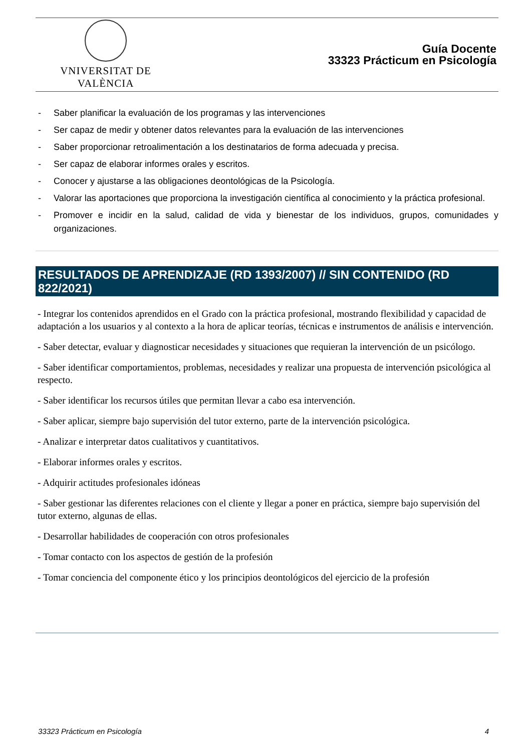VNIVERSITAT DE VALÈNCIA
Guía Docente
33323 Prácticum en Psicología
- Saber planificar la evaluación de los programas y las intervenciones
- Ser capaz de medir y obtener datos relevantes para la evaluación de las intervenciones
- Saber proporcionar retroalimentación a los destinatarios de forma adecuada y precisa.
- Ser capaz de elaborar informes orales y escritos.
- Conocer y ajustarse a las obligaciones deontológicas de la Psicología.
- Valorar las aportaciones que proporciona la investigación científica al conocimiento y la práctica profesional.
- Promover e incidir en la salud, calidad de vida y bienestar de los individuos, grupos, comunidades y organizaciones.
RESULTADOS DE APRENDIZAJE (RD 1393/2007) // SIN CONTENIDO (RD 822/2021)
- Integrar los contenidos aprendidos en el Grado con la práctica profesional, mostrando flexibilidad y capacidad de adaptación a los usuarios y al contexto a la hora de aplicar teorías, técnicas e instrumentos de análisis e intervención.
- Saber detectar, evaluar y diagnosticar necesidades y situaciones que requieran la intervención de un psicólogo.
- Saber identificar comportamientos, problemas, necesidades y realizar una propuesta de intervención psicológica al respecto.
- Saber identificar los recursos útiles que permitan llevar a cabo esa intervención.
- Saber aplicar, siempre bajo supervisión del tutor externo, parte de la intervención psicológica.
- Analizar e interpretar datos cualitativos y cuantitativos.
- Elaborar informes orales y escritos.
- Adquirir actitudes profesionales idóneas
- Saber gestionar las diferentes relaciones con el cliente y llegar a poner en práctica, siempre bajo supervisión del tutor externo, algunas de ellas.
- Desarrollar habilidades de cooperación con otros profesionales
- Tomar contacto con los aspectos de gestión de la profesión
- Tomar conciencia del componente ético y los principios deontológicos del ejercicio de la profesión
33323 Prácticum en Psicología 4